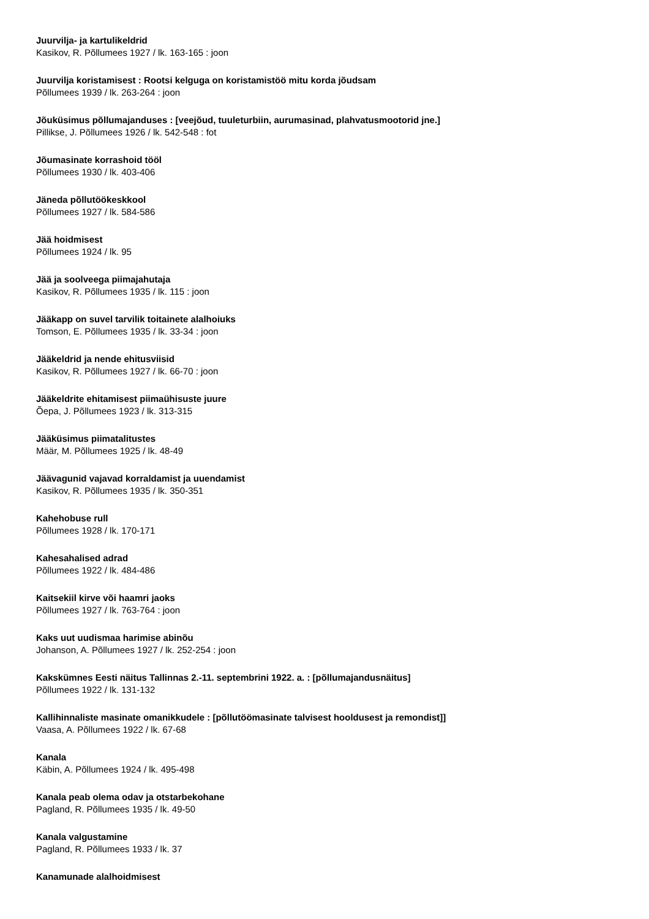Juurvilja- ja kartulikeldrid
Kasikov, R. Põllumees 1927 / lk. 163-165 : joon
Juurvilja koristamisest : Rootsi kelguga on koristamistöö mitu korda jõudsam
Põllumees 1939 / lk. 263-264 : joon
Jõuküsimus põllumajanduses : [veejõud, tuuleturbiin, aurumasinad, plahvatusmootorid jne.]
Pillikse, J. Põllumees 1926 / lk. 542-548 : fot
Jõumasinate korrashoid tööl
Põllumees 1930 / lk. 403-406
Jäneda põllutöökeskkool
Põllumees 1927 / lk. 584-586
Jää hoidmisest
Põllumees 1924 / lk. 95
Jää ja soolveega piimajahutaja
Kasikov, R. Põllumees 1935 / lk. 115 : joon
Jääkapp on suvel tarvilik toitainete alalhoiuks
Tomson, E. Põllumees 1935 / lk. 33-34 : joon
Jääkeldrid ja nende ehitusviisid
Kasikov, R. Põllumees 1927 / lk. 66-70 : joon
Jääkeldrite ehitamisest piimaühisuste juure
Õepa, J. Põllumees 1923 / lk. 313-315
Jääküsimus piimatalitustes
Määr, M. Põllumees 1925 / lk. 48-49
Jäävagunid vajavad korraldamist ja uuendamist
Kasikov, R. Põllumees 1935 / lk. 350-351
Kahehobuse rull
Põllumees 1928 / lk. 170-171
Kahesahalised adrad
Põllumees 1922 / lk. 484-486
Kaitsekiil kirve või haamri jaoks
Põllumees 1927 / lk. 763-764 : joon
Kaks uut uudismaa harimise abinõu
Johanson, A. Põllumees 1927 / lk. 252-254 : joon
Kakskümnes Eesti näitus Tallinnas 2.-11. septembrini 1922. a. : [põllumajandusnäitus]
Põllumees 1922 / lk. 131-132
Kallihinnaliste masinate omanikkudele : [põllutöömasinate talvisest hooldusest ja remondist]]
Vaasa, A. Põllumees 1922 / lk. 67-68
Kanala
Käbin, A. Põllumees 1924 / lk. 495-498
Kanala peab olema odav ja otstarbekohane
Pagland, R. Põllumees 1935 / lk. 49-50
Kanala valgustamine
Pagland, R. Põllumees 1933 / lk. 37
Kanamunade alalhoidmisest